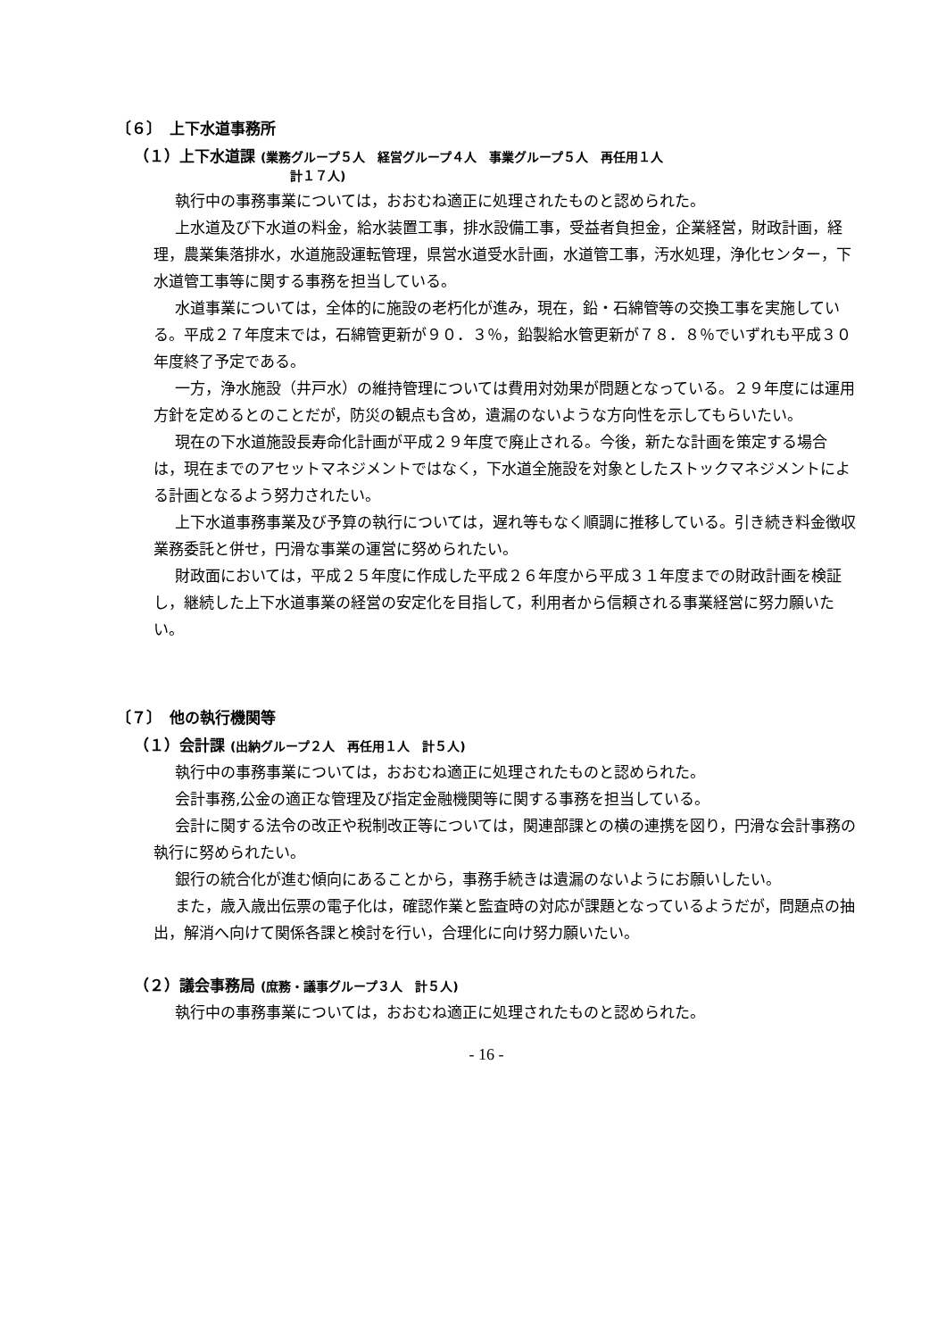〔６〕　上下水道事務所
（１）上下水道課 (業務グループ５人　経営グループ４人　事業グループ５人　再任用１人
計１７人)
執行中の事務事業については，おおむね適正に処理されたものと認められた。
上水道及び下水道の料金，給水装置工事，排水設備工事，受益者負担金，企業経営，財政計画，経理，農業集落排水，水道施設運転管理，県営水道受水計画，水道管工事，汚水処理，浄化センター，下水道管工事等に関する事務を担当している。
水道事業については，全体的に施設の老朽化が進み，現在，鉛・石綿管等の交換工事を実施している。平成２７年度末では，石綿管更新が９０．３％，鉛製給水管更新が７８．８％でいずれも平成３０年度終了予定である。
一方，浄水施設（井戸水）の維持管理については費用対効果が問題となっている。２９年度には運用方針を定めるとのことだが，防災の観点も含め，遺漏のないような方向性を示してもらいたい。
現在の下水道施設長寿命化計画が平成２９年度で廃止される。今後，新たな計画を策定する場合は，現在までのアセットマネジメントではなく，下水道全施設を対象としたストックマネジメントによる計画となるよう努力されたい。
上下水道事務事業及び予算の執行については，遅れ等もなく順調に推移している。引き続き料金徴収業務委託と併せ，円滑な事業の運営に努められたい。
財政面においては，平成２５年度に作成した平成２６年度から平成３１年度までの財政計画を検証し，継続した上下水道事業の経営の安定化を目指して，利用者から信頼される事業経営に努力願いたい。
〔７〕　他の執行機関等
（１）会計課 (出納グループ２人　再任用１人　計５人)
執行中の事務事業については，おおむね適正に処理されたものと認められた。
会計事務,公金の適正な管理及び指定金融機関等に関する事務を担当している。
会計に関する法令の改正や税制改正等については，関連部課との横の連携を図り，円滑な会計事務の執行に努められたい。
銀行の統合化が進む傾向にあることから，事務手続きは遺漏のないようにお願いしたい。
また，歳入歳出伝票の電子化は，確認作業と監査時の対応が課題となっているようだが，問題点の抽出，解消へ向けて関係各課と検討を行い，合理化に向け努力願いたい。
（２）議会事務局 (庶務・議事グループ３人　計５人)
執行中の事務事業については，おおむね適正に処理されたものと認められた。
- 16 -